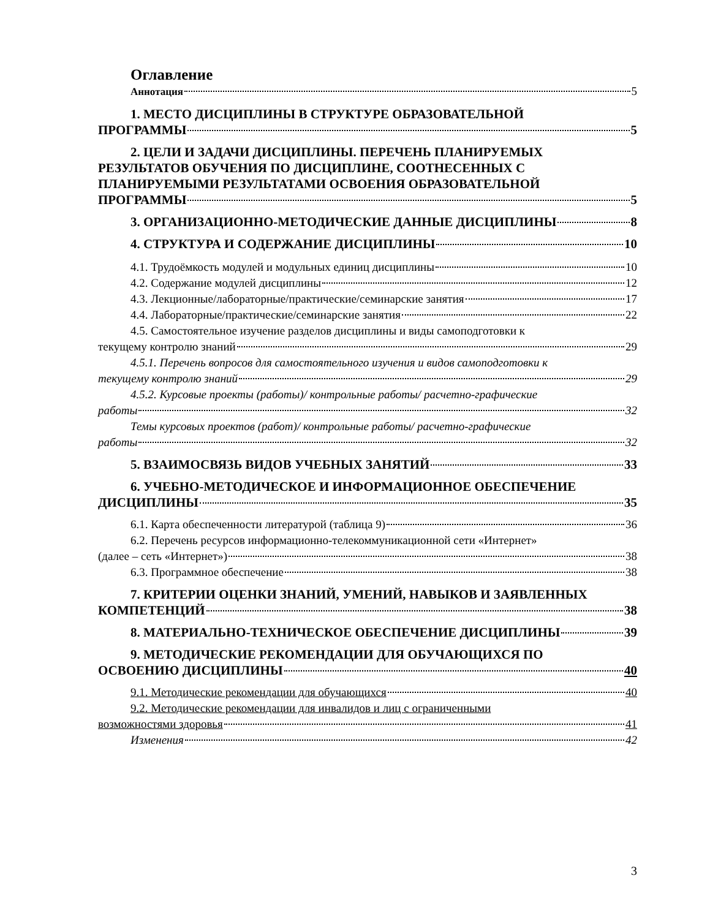Оглавление
Аннотация 5
1. МЕСТО ДИСЦИПЛИНЫ В СТРУКТУРЕ ОБРАЗОВАТЕЛЬНОЙ
ПРОГРАММЫ 5
2. ЦЕЛИ И ЗАДАЧИ ДИСЦИПЛИНЫ. ПЕРЕЧЕНЬ ПЛАНИРУЕМЫХ
РЕЗУЛЬТАТОВ ОБУЧЕНИЯ ПО ДИСЦИПЛИНЕ, СООТНЕСЕННЫХ С ПЛАНИРУЕМЫМИ РЕЗУЛЬТАТАМИ ОСВОЕНИЯ ОБРАЗОВАТЕЛЬНОЙ
ПРОГРАММЫ 5
3. ОРГАНИЗАЦИОННО-МЕТОДИЧЕСКИЕ ДАННЫЕ ДИСЦИПЛИНЫ 8
4. СТРУКТУРА И СОДЕРЖАНИЕ ДИСЦИПЛИНЫ 10
4.1. Трудоёмкость модулей и модульных единиц дисциплины 10
4.2. Содержание модулей дисциплины 12
4.3. Лекционные/лабораторные/практические/семинарские занятия 17
4.4. Лабораторные/практические/семинарские занятия 22
4.5. Самостоятельное изучение разделов дисциплины и виды самоподготовки к
текущему контролю знаний 29
4.5.1. Перечень вопросов для самостоятельного изучения и видов самоподготовки к
текущему контролю знаний 29
4.5.2. Курсовые проекты (работы)/ контрольные работы/ расчетно-графические
работы 32
Темы курсовых проектов (работ)/ контрольные работы/ расчетно-графические
работы 32
5. ВЗАИМОСВЯЗЬ ВИДОВ УЧЕБНЫХ ЗАНЯТИЙ 33
6. УЧЕБНО-МЕТОДИЧЕСКОЕ И ИНФОРМАЦИОННОЕ ОБЕСПЕЧЕНИЕ
ДИСЦИПЛИНЫ 35
6.1. Карта обеспеченности литературой (таблица 9) 36
6.2. Перечень ресурсов информационно-телекоммуникационной сети «Интернет»
(далее – сеть «Интернет») 38
6.3. Программное обеспечение 38
7. КРИТЕРИИ ОЦЕНКИ ЗНАНИЙ, УМЕНИЙ, НАВЫКОВ И ЗАЯВЛЕННЫХ
КОМПЕТЕНЦИЙ 38
8. МАТЕРИАЛЬНО-ТЕХНИЧЕСКОЕ ОБЕСПЕЧЕНИЕ ДИСЦИПЛИНЫ 39
9. МЕТОДИЧЕСКИЕ РЕКОМЕНДАЦИИ ДЛЯ ОБУЧАЮЩИХСЯ ПО
ОСВОЕНИЮ ДИСЦИПЛИНЫ 40
9.1. Методические рекомендации для обучающихся 40
9.2. Методические рекомендации для инвалидов и лиц с ограниченными
возможностями здоровья 41
Изменения 42
3